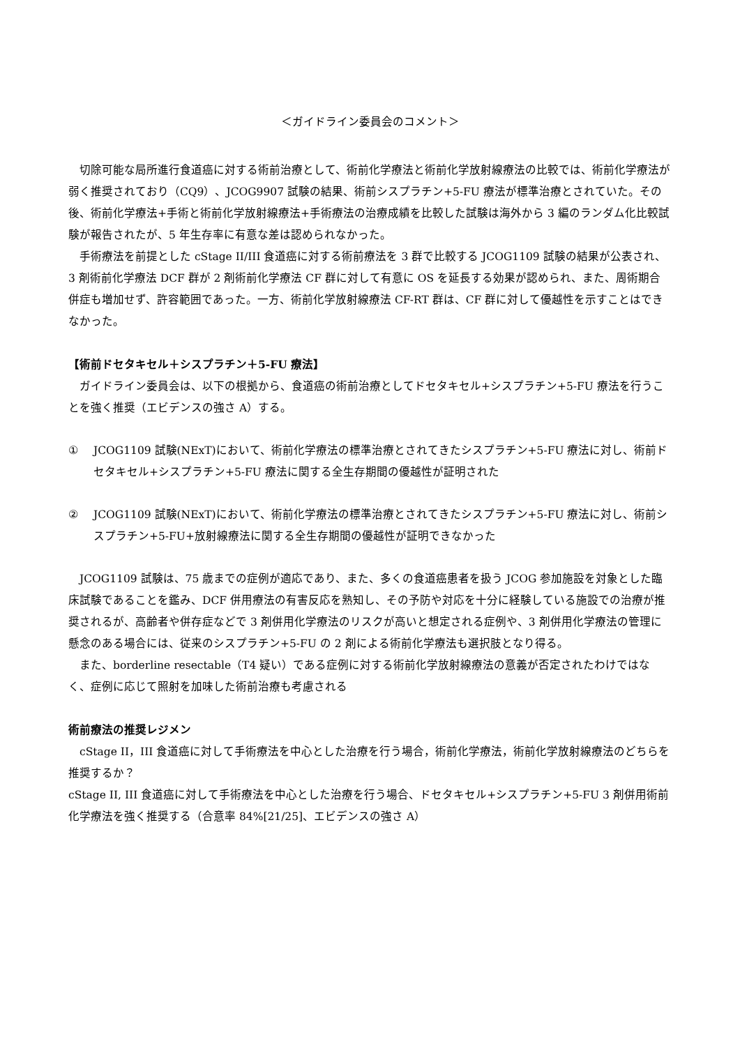＜ガイドライン委員会のコメント＞
　切除可能な局所進行食道癌に対する術前治療として、術前化学療法と術前化学放射線療法の比較では、術前化学療法が弱く推奨されており（CQ9）、JCOG9907 試験の結果、術前シスプラチン+5-FU 療法が標準治療とされていた。その後、術前化学療法+手術と術前化学放射線療法+手術療法の治療成績を比較した試験は海外から 3 編のランダム化比較試験が報告されたが、5 年生存率に有意な差は認められなかった。
　手術療法を前提とした cStage II/III 食道癌に対する術前療法を 3 群で比較する JCOG1109 試験の結果が公表され、3 剤術前化学療法 DCF 群が 2 剤術前化学療法 CF 群に対して有意に OS を延長する効果が認められ、また、周術期合併症も増加せず、許容範囲であった。一方、術前化学放射線療法 CF-RT 群は、CF 群に対して優越性を示すことはできなかった。
【術前ドセタキセル＋シスプラチン＋5-FU 療法】
　ガイドライン委員会は、以下の根拠から、食道癌の術前治療としてドセタキセル+シスプラチン+5-FU 療法を行うことを強く推奨（エビデンスの強さ A）する。
① JCOG1109 試験(NExT)において、術前化学療法の標準治療とされてきたシスプラチン+5-FU 療法に対し、術前ドセタキセル+シスプラチン+5-FU 療法に関する全生存期間の優越性が証明された
② JCOG1109 試験(NExT)において、術前化学療法の標準治療とされてきたシスプラチン+5-FU 療法に対し、術前シスプラチン+5-FU+放射線療法に関する全生存期間の優越性が証明できなかった
　JCOG1109 試験は、75 歳までの症例が適応であり、また、多くの食道癌患者を扱う JCOG 参加施設を対象とした臨床試験であることを鑑み、DCF 併用療法の有害反応を熟知し、その予防や対応を十分に経験している施設での治療が推奨されるが、高齢者や併存症などで 3 剤併用化学療法のリスクが高いと想定される症例や、3 剤併用化学療法の管理に懸念のある場合には、従来のシスプラチン+5-FU の 2 剤による術前化学療法も選択肢となり得る。
　また、borderline resectable（T4 疑い）である症例に対する術前化学放射線療法の意義が否定されたわけではなく、症例に応じて照射を加味した術前治療も考慮される
術前療法の推奨レジメン
　cStage II，III 食道癌に対して手術療法を中心とした治療を行う場合，術前化学療法，術前化学放射線療法のどちらを推奨するか？
cStage II, III 食道癌に対して手術療法を中心とした治療を行う場合、ドセタキセル+シスプラチン+5-FU 3 剤併用術前化学療法を強く推奨する（合意率 84%[21/25]、エビデンスの強さ A）